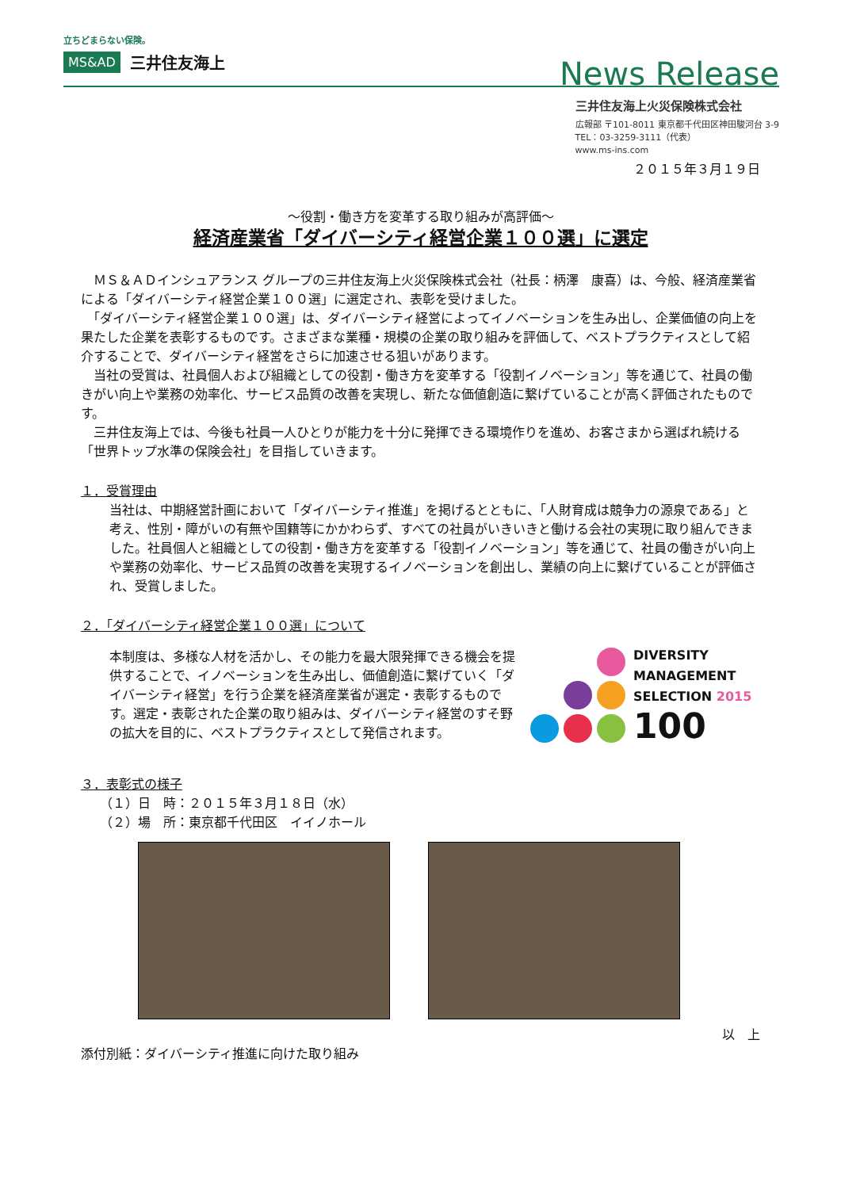立ちどまらない保険。
MS&AD 三井住友海上
News Release
三井住友海上火災保険株式会社
広報部 〒101-8011 東京都千代田区神田駿河台 3-9
TEL：03-3259-3111（代表）
www.ms-ins.com
２０１５年３月１９日
～役割・働き方を変革する取り組みが高評価～
経済産業省「ダイバーシティ経営企業１００選」に選定
　ＭＳ＆ＡＤインシュアランス グループの三井住友海上火災保険株式会社（社長：柄澤　康喜）は、今般、経済産業省による「ダイバーシティ経営企業１００選」に選定され、表彰を受けました。
　「ダイバーシティ経営企業１００選」は、ダイバーシティ経営によってイノベーションを生み出し、企業価値の向上を果たした企業を表彰するものです。さまざまな業種・規模の企業の取り組みを評価して、ベストプラクティスとして紹介することで、ダイバーシティ経営をさらに加速させる狙いがあります。
　当社の受賞は、社員個人および組織としての役割・働き方を変革する「役割イノベーション」等を通じて、社員の働きがい向上や業務の効率化、サービス品質の改善を実現し、新たな価値創造に繋げていることが高く評価されたものです。
　三井住友海上では、今後も社員一人ひとりが能力を十分に発揮できる環境作りを進め、お客さまから選ばれ続ける「世界トップ水準の保険会社」を目指していきます。
１．受賞理由
当社は、中期経営計画において「ダイバーシティ推進」を掲げるとともに、「人財育成は競争力の源泉である」と考え、性別・障がいの有無や国籍等にかかわらず、すべての社員がいきいきと働ける会社の実現に取り組んできました。社員個人と組織としての役割・働き方を変革する「役割イノベーション」等を通じて、社員の働きがい向上や業務の効率化、サービス品質の改善を実現するイノベーションを創出し、業績の向上に繋げていることが評価され、受賞しました。
２．「ダイバーシティ経営企業１００選」について
本制度は、多様な人材を活かし、その能力を最大限発揮できる機会を提供することで、イノベーションを生み出し、価値創造に繋げていく「ダイバーシティ経営」を行う企業を経済産業省が選定・表彰するものです。選定・表彰された企業の取り組みは、ダイバーシティ経営のすそ野の拡大を目的に、ベストプラクティスとして発信されます。
DIVERSITY
MANAGEMENT
SELECTION 2015
100
３．表彰式の様子
（１）日　時：２０１５年３月１８日（水）
（２）場　所：東京都千代田区　イイノホール
以　上
添付別紙：ダイバーシティ推進に向けた取り組み